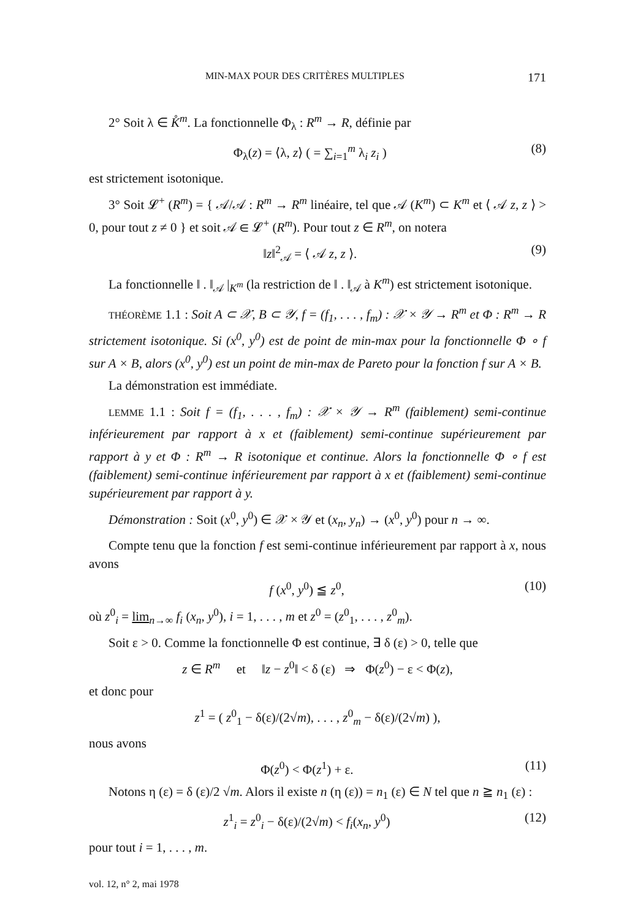MIN-MAX POUR DES CRITÈRES MULTIPLES 171
2° Soit λ ∈ K̊<sup>m</sup>. La fonctionnelle Φ<sub>λ</sub> : R<sup>m</sup> → R, définie par
Φ<sub>λ</sub>(z) = ⟨λ, z⟩ ( = ∑<sub>i=1</sub><sup>m</sup> λ<sub>i</sub> z<sub>i</sub> ) (8)
est strictement isotonique.
3° Soit 𝓛<sup>+</sup> (R<sup>m</sup>) = { 𝒜/𝒜 : R<sup>m</sup> → R<sup>m</sup> linéaire, tel que 𝒜 (K<sup>m</sup>) ⊂ K<sup>m</sup> et ⟨ 𝒜 z, z ⟩ > 0, pour tout z ≠ 0 } et soit 𝒜 ∈ 𝓛<sup>+</sup> (R<sup>m</sup>). Pour tout z ∈ R<sup>m</sup>, on notera
‖z‖<sup>2</sup><sub>𝒜</sub> = ⟨ 𝒜 z, z ⟩. (9)
La fonctionnelle ‖ . ‖<sub>𝒜</sub> |<sub>K<sup>m</sup></sub> (la restriction de ‖ . ‖<sub>𝒜</sub> à K<sup>m</sup>) est strictement isotonique.
THÉORÈME 1.1 : Soit A ⊂ 𝒳, B ⊂ 𝒴, f = (f<sub>1</sub>, . . . , f<sub>m</sub>) : 𝒳 × 𝒴 → R<sup>m</sup> et Φ : R<sup>m</sup> → R strictement isotonique. Si (x<sup>0</sup>, y<sup>0</sup>) est de point de min-max pour la fonctionnelle Φ ∘ f sur A × B, alors (x<sup>0</sup>, y<sup>0</sup>) est un point de min-max de Pareto pour la fonction f sur A × B.
La démonstration est immédiate.
LEMME 1.1 : Soit f = (f<sub>1</sub>, . . . , f<sub>m</sub>) : 𝒳 × 𝒴 → R<sup>m</sup> (faiblement) semi-continue inférieurement par rapport à x et (faiblement) semi-continue supérieurement par rapport à y et Φ : R<sup>m</sup> → R isotonique et continue. Alors la fonctionnelle Φ ∘ f est (faiblement) semi-continue inférieurement par rapport à x et (faiblement) semi-continue supérieurement par rapport à y.
Démonstration : Soit (x<sup>0</sup>, y<sup>0</sup>) ∈ 𝒳 × 𝒴 et (x<sub>n</sub>, y<sub>n</sub>) → (x<sup>0</sup>, y<sup>0</sup>) pour n → ∞.
Compte tenu que la fonction f est semi-continue inférieurement par rapport à x, nous avons
f (x<sup>0</sup>, y<sup>0</sup>) ≦ z<sup>0</sup>, (10)
où z<sup>0</sup><sub>i</sub> = lim<sub>n→∞</sub> f<sub>i</sub> (x<sub>n</sub>, y<sup>0</sup>), i = 1, . . . , m et z<sup>0</sup> = (z<sup>0</sup><sub>1</sub>, . . . , z<sup>0</sup><sub>m</sub>).
Soit ε > 0. Comme la fonctionnelle Φ est continue, ∃ δ (ε) > 0, telle que
z ∈ R<sup>m</sup> et ‖z − z<sup>0</sup>‖ < δ (ε) ⇒ Φ(z<sup>0</sup>) − ε < Φ(z),
et donc pour
z<sup>1</sup> = ( z<sup>0</sup><sub>1</sub> − δ(ε)/(2√m), . . . , z<sup>0</sup><sub>m</sub> − δ(ε)/(2√m) ),
nous avons
Φ(z<sup>0</sup>) < Φ(z<sup>1</sup>) + ε. (11)
Notons η (ε) = δ (ε)/2 √m. Alors il existe n (η (ε)) = n<sub>1</sub> (ε) ∈ N tel que n ≧ n<sub>1</sub> (ε) :
z<sup>1</sup><sub>i</sub> = z<sup>0</sup><sub>i</sub> − δ(ε)/(2√m) < f<sub>i</sub>(x<sub>n</sub>, y<sup>0</sup>) (12)
pour tout i = 1, . . . , m.
vol. 12, n° 2, mai 1978